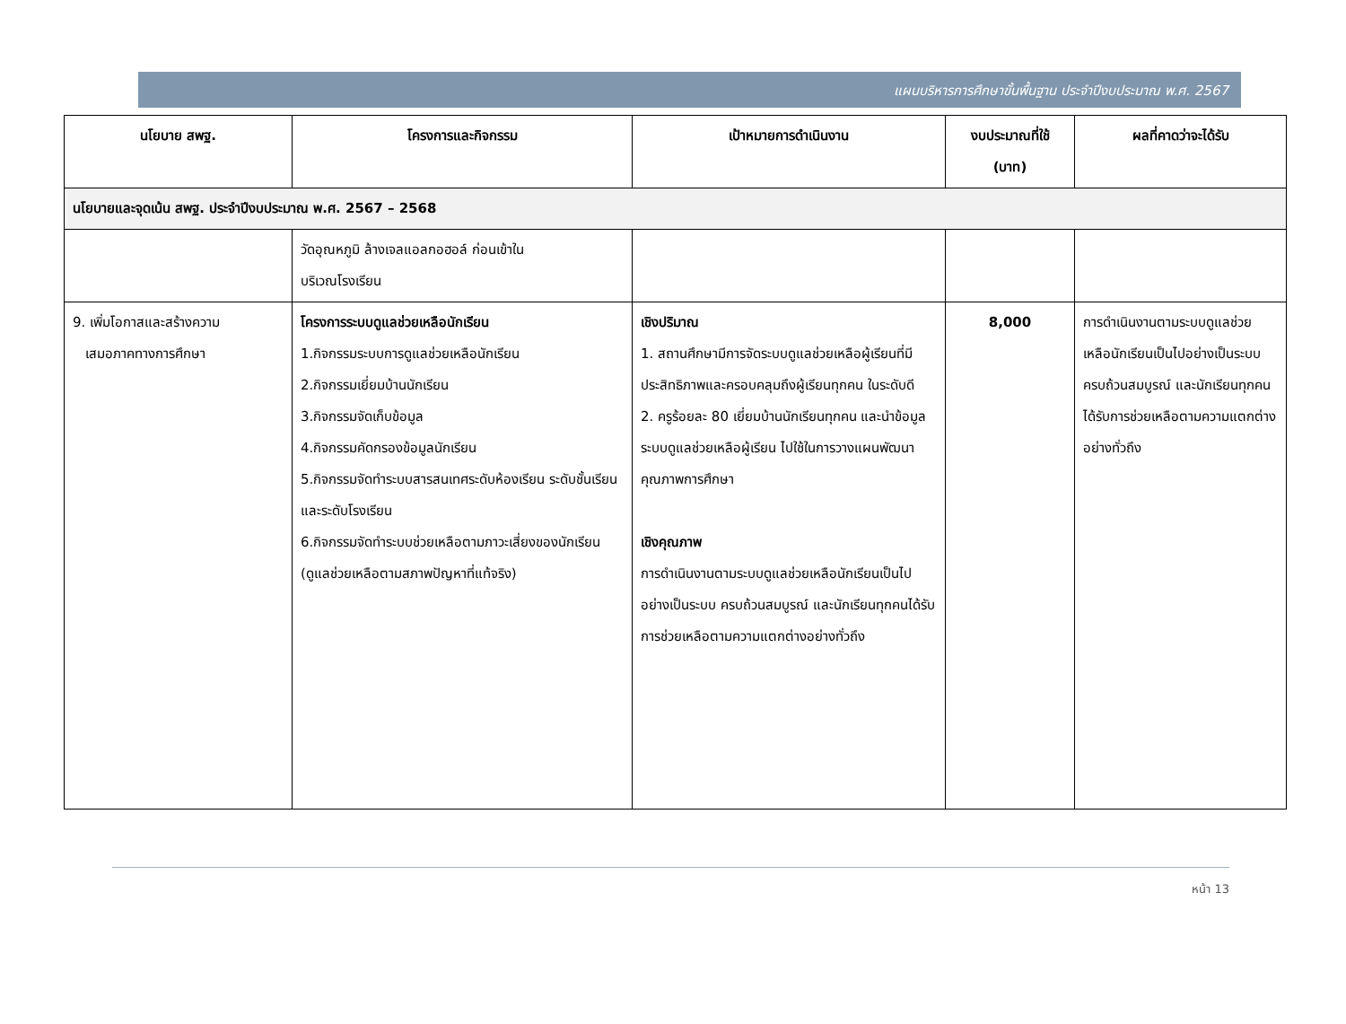แผนบริหารการศึกษาขั้นพื้นฐาน ประจำปีงบประมาณ พ.ศ. 2567
| นโยบาย สพฐ. | โครงการและกิจกรรม | เป้าหมายการดำเนินงาน | งบประมาณที่ใช้ (บาท) | ผลที่คาดว่าจะได้รับ |
| --- | --- | --- | --- | --- |
| นโยบายและจุดเน้น สพฐ. ประจำปีงบประมาณ พ.ศ. 2567 – 2568 | | | | |
| | วัดอุณหภูมิ ล้างเจลแอลกอฮอล์ ก่อนเข้าใน บริเวณโรงเรียน | | | |
| 9. เพิ่มโอกาสและสร้างความ เสมอภาคทางการศึกษา | โครงการระบบดูแลช่วยเหลือนักเรียน 1.กิจกรรมระบบการดูแลช่วยเหลือนักเรียน 2.กิจกรรมเยี่ยมบ้านนักเรียน 3.กิจกรรมจัดเก็บข้อมูล 4.กิจกรรมคัดกรองข้อมูลนักเรียน 5.กิจกรรมจัดทำระบบสารสนเทศระดับห้องเรียน ระดับชั้นเรียนและระดับโรงเรียน 6.กิจกรรมจัดทำระบบช่วยเหลือตามภาวะเสี่ยงของนักเรียน (ดูแลช่วยเหลือตามสภาพปัญหาที่แท้จริง) | เชิงปริมาณ 1. สถานศึกษามีการจัดระบบดูแลช่วยเหลือผู้เรียนที่มีประสิทธิภาพและครอบคลุมถึงผู้เรียนทุกคน ในระดับดี 2. ครูร้อยละ 80 เยี่ยมบ้านนักเรียนทุกคน และนำข้อมูลระบบดูแลช่วยเหลือผู้เรียน ไปใช้ในการวางแผนพัฒนาคุณภาพการศึกษา เชิงคุณภาพ การดำเนินงานตามระบบดูแลช่วยเหลือนักเรียนเป็นไปอย่างเป็นระบบ ครบถ้วนสมบูรณ์ และนักเรียนทุกคนได้รับการช่วยเหลือตามความแตกต่างอย่างทั่วถึง | 8,000 | การดำเนินงานตามระบบดูแลช่วยเหลือนักเรียนเป็นไปอย่างเป็นระบบ ครบถ้วนสมบูรณ์ และนักเรียนทุกคนได้รับการช่วยเหลือตามความแตกต่างอย่างทั่วถึง |
หน้า 13